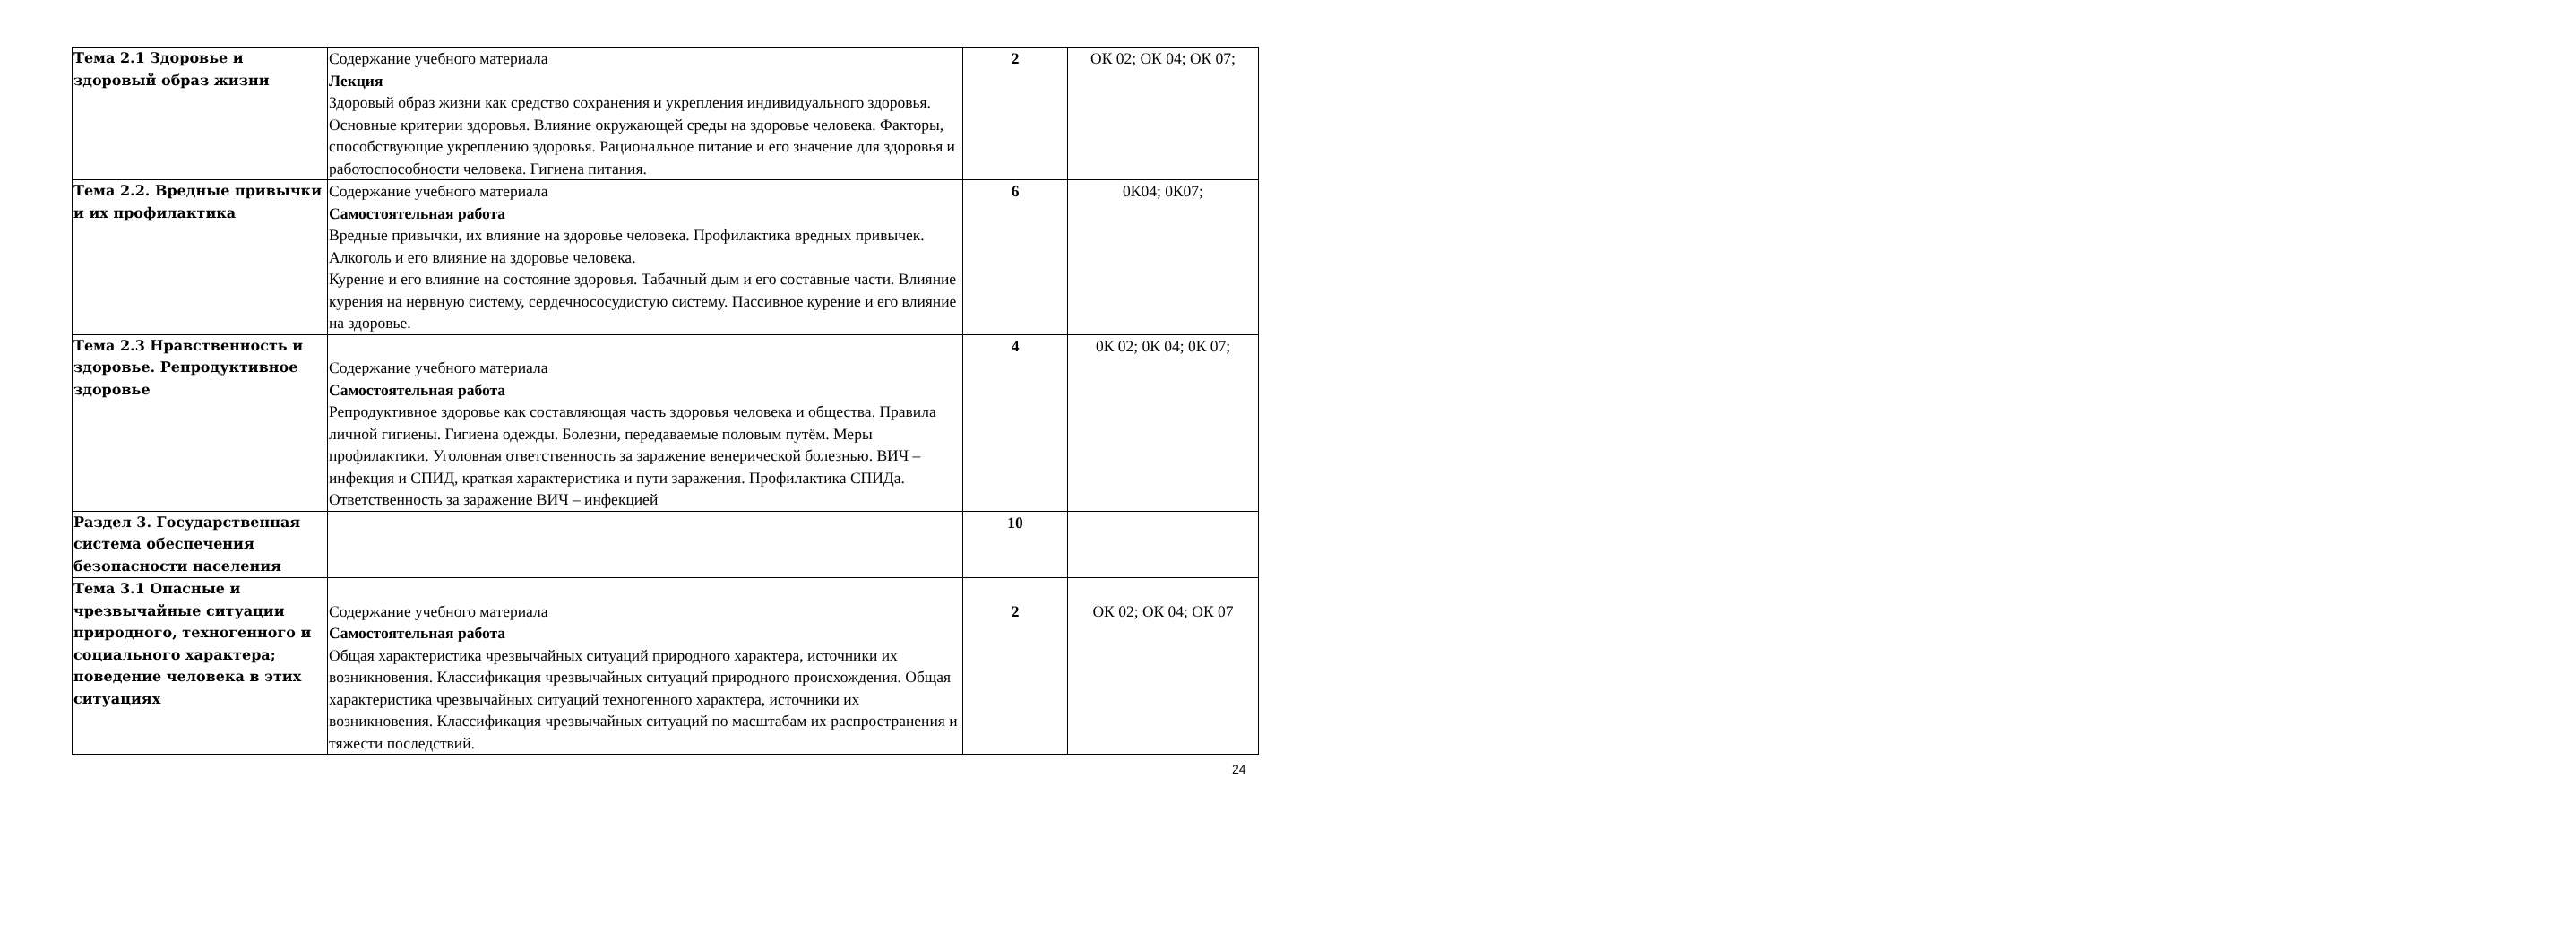| Тема 2.1 Здоровье и здоровый образ жизни | Содержание учебного материала Лекция Здоровый образ жизни как средство сохранения и укрепления индивидуального здоровья. Основные критерии здоровья. Влияние окружающей среды на здоровье человека. Факторы, способствующие укреплению здоровья. Рациональное питание и его значение для здоровья и работоспособности человека. Гигиена питания. | 2 | ОК 02; ОК 04; ОК 07; |
| Тема 2.2. Вредные привычки и их профилактика | Содержание учебного материала Самостоятельная работа Вредные привычки, их влияние на здоровье человека. Профилактика вредных привычек. Алкоголь и его влияние на здоровье человека. Курение и его влияние на состояние здоровья. Табачный дым и его составные части. Влияние курения на нервную систему, сердечнососудистую систему. Пассивное курение и его влияние на здоровье. | 6 | 0К04; 0К07; |
| Тема 2.3 Нравственность и здоровье. Репродуктивное здоровье | Содержание учебного материала Самостоятельная работа Репродуктивное здоровье как составляющая часть здоровья человека и общества. Правила личной гигиены. Гигиена одежды. Болезни, передаваемые половым путём. Меры профилактики. Уголовная ответственность за заражение венерической болезнью. ВИЧ – инфекция и СПИД, краткая характеристика и пути заражения. Профилактика СПИДа. Ответственность за заражение ВИЧ – инфекцией | 4 | 0К 02; 0К 04; 0К 07; |
| Раздел 3. Государственная система обеспечения безопасности населения | | 10 | |
| Тема 3.1 Опасные и чрезвычайные ситуации природного, техногенного и социального характера; поведение человека в этих ситуациях | Содержание учебного материала Самостоятельная работа Общая характеристика чрезвычайных ситуаций природного характера, источники их возникновения. Классификация чрезвычайных ситуаций природного происхождения. Общая характеристика чрезвычайных ситуаций техногенного характера, источники их возникновения. Классификация чрезвычайных ситуаций по масштабам их распространения и тяжести последствий. | 2 | ОК 02; ОК 04; ОК 07 |
24